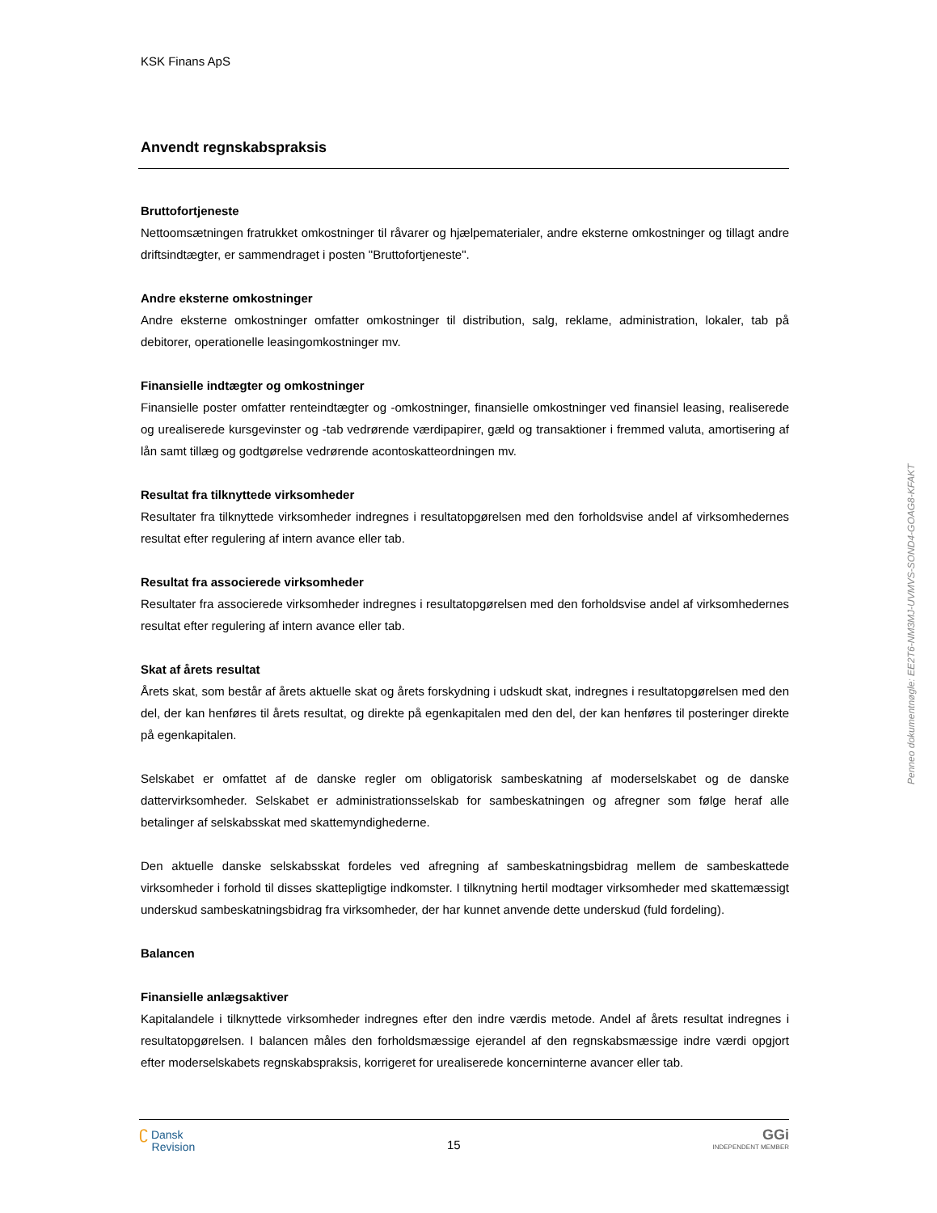KSK Finans ApS
Anvendt regnskabspraksis
Bruttofortjeneste
Nettoomsætningen fratrukket omkostninger til råvarer og hjælpematerialer, andre eksterne omkostninger og tillagt andre driftsindtægter, er sammendraget i posten "Bruttofortjeneste".
Andre eksterne omkostninger
Andre eksterne omkostninger omfatter omkostninger til distribution, salg, reklame, administration, lokaler, tab på debitorer, operationelle leasingomkostninger mv.
Finansielle indtægter og omkostninger
Finansielle poster omfatter renteindtægter og -omkostninger, finansielle omkostninger ved finansiel leasing, realiserede og urealiserede kursgevinster og -tab vedrørende værdipapirer, gæld og transaktioner i fremmed valuta, amortisering af lån samt tillæg og godtgørelse vedrørende acontoskatteordningen mv.
Resultat fra tilknyttede virksomheder
Resultater fra tilknyttede virksomheder indregnes i resultatopgørelsen med den forholdsvise andel af virksomhedernes resultat efter regulering af intern avance eller tab.
Resultat fra associerede virksomheder
Resultater fra associerede virksomheder indregnes i resultatopgørelsen med den forholdsvise andel af virksomhedernes resultat efter regulering af intern avance eller tab.
Skat af årets resultat
Årets skat, som består af årets aktuelle skat og årets forskydning i udskudt skat, indregnes i resultatopgørelsen med den del, der kan henføres til årets resultat, og direkte på egenkapitalen med den del, der kan henføres til posteringer direkte på egenkapitalen.
Selskabet er omfattet af de danske regler om obligatorisk sambeskatning af moderselskabet og de danske dattervirksomheder. Selskabet er administrationsselskab for sambeskatningen og afregner som følge heraf alle betalinger af selskabsskat med skattemyndighederne.
Den aktuelle danske selskabsskat fordeles ved afregning af sambeskatningsbidrag mellem de sambeskattede virksomheder i forhold til disses skattepligtige indkomster. I tilknytning hertil modtager virksomheder med skattemæssigt underskud sambeskatningsbidrag fra virksomheder, der har kunnet anvende dette underskud (fuld fordeling).
Balancen
Finansielle anlægsaktiver
Kapitalandele i tilknyttede virksomheder indregnes efter den indre værdis metode. Andel af årets resultat indregnes i resultatopgørelsen. I balancen måles den forholdsmæssige ejerandel af den regnskabsmæssige indre værdi opgjort efter moderselskabets regnskabspraksis, korrigeret for urealiserede koncerninterne avancer eller tab.
ʗ Dansk
Revision
15
GGi
INDEPENDENT MEMBER
Penneo dokumentnøgle: EE2T6-NM3MJ-UVMVS-SOND4-GOAG8-KFAKT